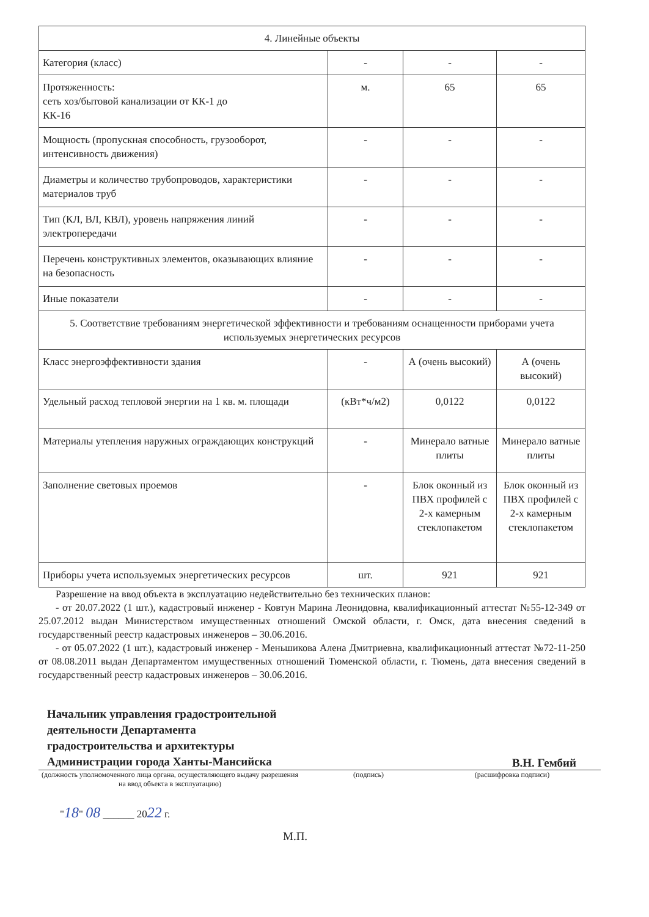| 4. Линейные объекты | | | |
| Категория (класс) | - | - | - |
| Протяженность: сеть хоз/бытовой канализации от КК-1 до КК-16 | м. | 65 | 65 |
| Мощность (пропускная способность, грузооборот, интенсивность движения) | - | - | - |
| Диаметры и количество трубопроводов, характеристики материалов труб | - | - | - |
| Тип (КЛ, ВЛ, КВЛ), уровень напряжения линий электропередачи | - | - | - |
| Перечень конструктивных элементов, оказывающих влияние на безопасность | - | - | - |
| Иные показатели | - | - | - |
| 5. Соответствие требованиям энергетической эффективности и требованиям оснащенности приборами учета используемых энергетических ресурсов | | | |
| Класс энергоэффективности здания | - | А (очень высокий) | А (очень высокий) |
| Удельный расход тепловой энергии на 1 кв. м. площади | (кВт*ч/м2) | 0,0122 | 0,0122 |
| Материалы утепления наружных ограждающих конструкций | - | Минерало ватные плиты | Минерало ватные плиты |
| Заполнение световых проемов | - | Блок оконный из ПВХ профилей с 2-х камерным стеклопакетом | Блок оконный из ПВХ профилей с 2-х камерным стеклопакетом |
| Приборы учета используемых энергетических ресурсов | шт. | 921 | 921 |
Разрешение на ввод объекта в эксплуатацию недействительно без технических планов:
- от 20.07.2022 (1 шт.), кадастровый инженер - Ковтун Марина Леонидовна, квалификационный аттестат №55-12-349 от 25.07.2012 выдан Министерством имущественных отношений Омской области, г. Омск, дата внесения сведений в государственный реестр кадастровых инженеров – 30.06.2016.
- от 05.07.2022 (1 шт.), кадастровый инженер - Меньшикова Алена Дмитриевна, квалификационный аттестат №72-11-250 от 08.08.2011 выдан Департаментом имущественных отношений Тюменской области, г. Тюмень, дата внесения сведений в государственный реестр кадастровых инженеров – 30.06.2016.
Начальник управления градостроительной
деятельности Департамента
градостроительства и архитектуры
Администрации города Ханты-Мансийска
В.Н. Гембий
(должность уполномоченного лица органа, осуществляющего выдачу разрешения на ввод объекта в эксплуатацию) (подпись) (расшифровка подписи)
"18" 08 ______ 2022 г.
М.П.